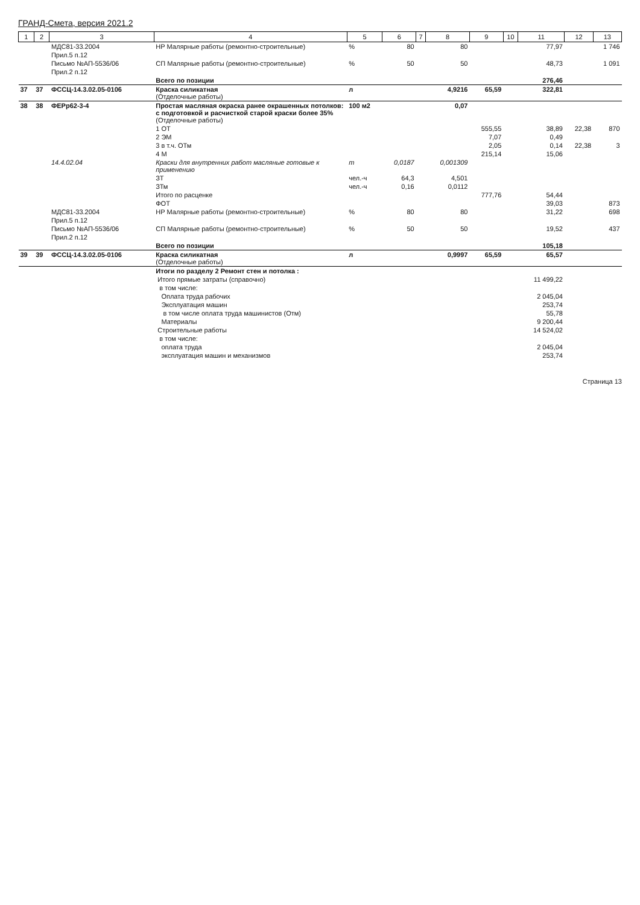ГРАНД-Смета, версия 2021.2
| 1 | 2 | 3 | 4 | 5 | 6 | 7 | 8 | 9 | 10 | 11 | 12 | 13 |
| --- | --- | --- | --- | --- | --- | --- | --- | --- | --- | --- | --- | --- |
| | | МДС81-33.2004 | НР Малярные работы (ремонтно-строительные) | % | 80 | | 80 | | | 77,97 | | 1 746 |
| | | Прил.5 п.12 | | | | | | | | | | |
| | | Письмо №АП-5536/06 | СП Малярные работы (ремонтно-строительные) | % | 50 | | 50 | | | 48,73 | | 1 091 |
| | | Прил.2 п.12 | | | | | | | | | | |
| | | | Всего по позиции | | | | | | | 276,46 | | |
| 37 | 37 | ФССЦ-14.3.02.05-0106 | Краска силикатная (Отделочные работы) | л | | | 4,9216 | 65,59 | | 322,81 | | |
| 38 | 38 | ФЕРр62-3-4 | Простая масляная окраска ранее окрашенных потолков: с подготовкой и расчисткой старой краски более 35% (Отделочные работы) | 100 м2 | | | 0,07 | | | | | |
| | | | 1 ОТ | | | | | 555,55 | | 38,89 | 22,38 | 870 |
| | | | 2 ЭМ | | | | | 7,07 | | 0,49 | | |
| | | | 3 в т.ч. ОТм | | | | | 2,05 | | 0,14 | 22,38 | 3 |
| | | | 4 М | | | | | 215,14 | | 15,06 | | |
| | | 14.4.02.04 | Краски для внутренних работ масляные готовые к применению | т | 0,0187 | | 0,001309 | | | | | |
| | | | ЗТ | чел.-ч | 64,3 | | 4,501 | | | | | |
| | | | ЗТм | чел.-ч | 0,16 | | 0,0112 | | | | | |
| | | | Итого по расценке | | | | | 777,76 | | 54,44 | | |
| | | | ФОТ | | | | | | | 39,03 | | 873 |
| | | МДС81-33.2004 | НР Малярные работы (ремонтно-строительные) | % | 80 | | 80 | | | 31,22 | | 698 |
| | | Прил.5 п.12 | | | | | | | | | | |
| | | Письмо №АП-5536/06 | СП Малярные работы (ремонтно-строительные) | % | 50 | | 50 | | | 19,52 | | 437 |
| | | Прил.2 п.12 | | | | | | | | | | |
| | | | Всего по позиции | | | | | | | 105,18 | | |
| 39 | 39 | ФССЦ-14.3.02.05-0106 | Краска силикатная (Отделочные работы) | л | | | 0,9997 | 65,59 | | 65,57 | | |
| | | | Итоги по разделу 2 Ремонт стен и потолка : | | | | | | | | | |
| | | | Итого прямые затраты (справочно) | | | | | | | 11 499,22 | | |
| | | | в том числе: | | | | | | | | | |
| | | | Оплата труда рабочих | | | | | | | 2 045,04 | | |
| | | | Эксплуатация машин | | | | | | | 253,74 | | |
| | | | в том числе оплата труда машинистов (Отм) | | | | | | | 55,78 | | |
| | | | Материалы | | | | | | | 9 200,44 | | |
| | | | Строительные работы | | | | | | | 14 524,02 | | |
| | | | в том числе: | | | | | | | | | |
| | | | оплата труда | | | | | | | 2 045,04 | | |
| | | | эксплуатация машин и механизмов | | | | | | | 253,74 | | |
Страница 13